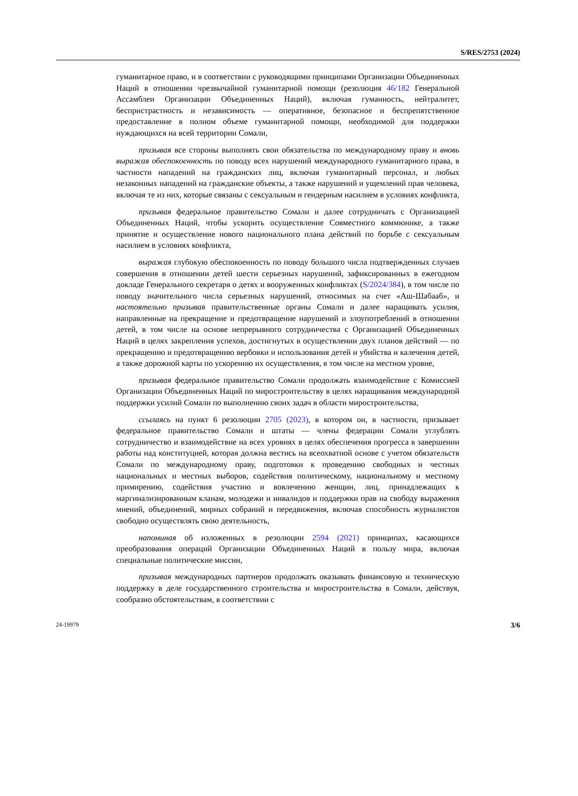S/RES/2753 (2024)
гуманитарное право, и в соответствии с руководящими принципами Организации Объединенных Наций в отношении чрезвычайной гуманитарной помощи (резолюция 46/182 Генеральной Ассамблеи Организации Объединенных Наций), включая гуманность, нейтралитет, беспристрастность и независимость — оперативное, безопасное и беспрепятственное предоставление в полном объеме гуманитарной помощи, необходимой для поддержки нуждающихся на всей территории Сомали,
призывая все стороны выполнять свои обязательства по международному праву и вновь выражая обеспокоенность по поводу всех нарушений международного гуманитарного права, в частности нападений на гражданских лиц, включая гуманитарный персонал, и любых незаконных нападений на гражданские объекты, а также нарушений и ущемлений прав человека, включая те из них, которые связаны с сексуальным и гендерным насилием в условиях конфликта,
призывая федеральное правительство Сомали и далее сотрудничать с Организацией Объединенных Наций, чтобы ускорить осуществление Совместного коммюнике, а также принятие и осуществление нового национального плана действий по борьбе с сексуальным насилием в условиях конфликта,
выражая глубокую обеспокоенность по поводу большого числа подтвержденных случаев совершения в отношении детей шести серьезных нарушений, зафиксированных в ежегодном докладе Генерального секретаря о детях и вооруженных конфликтах (S/2024/384), в том числе по поводу значительного числа серьезных нарушений, относимых на счет «Аш-Шабааб», и настоятельно призывая правительственные органы Сомали и далее наращивать усилия, направленные на прекращение и предотвращение нарушений и злоупотреблений в отношении детей, в том числе на основе непрерывного сотрудничества с Организацией Объединенных Наций в целях закрепления успехов, достигнутых в осуществлении двух планов действий — по прекращению и предотвращению вербовки и использования детей и убийства и калечения детей, а также дорожной карты по ускорению их осуществления, в том числе на местном уровне,
призывая федеральное правительство Сомали продолжать взаимодействие с Комиссией Организации Объединенных Наций по миростроительству в целях наращивания международной поддержки усилий Сомали по выполнению своих задач в области миростроительства,
ссылаясь на пункт 6 резолюции 2705 (2023), в котором он, в частности, призывает федеральное правительство Сомали и штаты — члены федерации Сомали углублять сотрудничество и взаимодействие на всех уровнях в целях обеспечения прогресса в завершении работы над конституцией, которая должна вестись на всеохватной основе с учетом обязательств Сомали по международному праву, подготовки к проведению свободных и честных национальных и местных выборов, содействия политическому, национальному и местному примирению, содействия участию и вовлечению женщин, лиц, принадлежащих к маргинализированным кланам, молодежи и инвалидов и поддержки прав на свободу выражения мнений, объединений, мирных собраний и передвижения, включая способность журналистов свободно осуществлять свою деятельность,
напоминая об изложенных в резолюции 2594 (2021) принципах, касающихся преобразования операций Организации Объединенных Наций в пользу мира, включая специальные политические миссии,
призывая международных партнеров продолжать оказывать финансовую и техническую поддержку в деле государственного строительства и миростроительства в Сомали, действуя, сообразно обстоятельствам, в соответствии с
24-19979 3/6